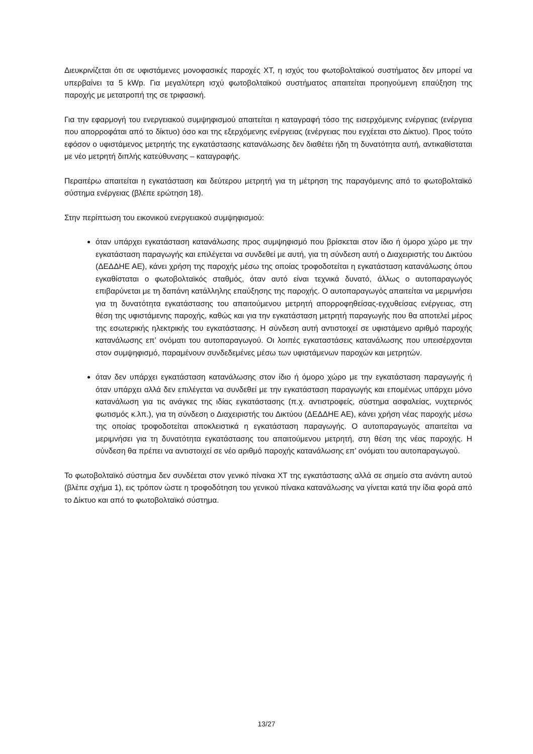Διευκρινίζεται ότι σε υφιστάμενες μονοφασικές παροχές ΧΤ, η ισχύς του φωτοβολταϊκού συστήματος δεν μπορεί να υπερβαίνει τα 5 kWp. Για μεγαλύτερη ισχύ φωτοβολταϊκού συστήματος απαιτείται προηγούμενη επαύξηση της παροχής με μετατροπή της σε τριφασική.
Για την εφαρμογή του ενεργειακού συμψηφισμού απαιτείται η καταγραφή τόσο της εισερχόμενης ενέργειας (ενέργεια που απορροφάται από το δίκτυο) όσο και της εξερχόμενης ενέργειας (ενέργειας που εγχέεται στο Δίκτυο). Προς τούτο εφόσον ο υφιστάμενος μετρητής της εγκατάστασης κατανάλωσης δεν διαθέτει ήδη τη δυνατότητα αυτή, αντικαθίσταται με νέο μετρητή διπλής κατεύθυνσης – καταγραφής.
Περαιτέρω απαιτείται η εγκατάσταση και δεύτερου μετρητή για τη μέτρηση της παραγόμενης από το φωτοβολταϊκό σύστημα ενέργειας (βλέπε ερώτηση 18).
Στην περίπτωση του εικονικού ενεργειακού συμψηφισμού:
όταν υπάρχει εγκατάσταση κατανάλωσης προς συμψηφισμό που βρίσκεται στον ίδιο ή όμορο χώρο με την εγκατάσταση παραγωγής και επιλέγεται να συνδεθεί με αυτή, για τη σύνδεση αυτή ο Διαχειριστής του Δικτύου (ΔΕΔΔΗΕ ΑΕ), κάνει χρήση της παροχής μέσω της οποίας τροφοδοτείται η εγκατάσταση κατανάλωσης όπου εγκαθίσταται ο φωτοβολταϊκός σταθμός, όταν αυτό είναι τεχνικά δυνατό, άλλως ο αυτοπαραγωγός επιβαρύνεται με τη δαπάνη κατάλληλης επαύξησης της παροχής. Ο αυτοπαραγωγός απαιτείται να μεριμνήσει για τη δυνατότητα εγκατάστασης του απαιτούμενου μετρητή απορροφηθείσας-εγχυθείσας ενέργειας, στη θέση της υφιστάμενης παροχής, καθώς και για την εγκατάσταση μετρητή παραγωγής που θα αποτελεί μέρος της εσωτερικής ηλεκτρικής του εγκατάστασης. Η σύνδεση αυτή αντιστοιχεί σε υφιστάμενο αριθμό παροχής κατανάλωσης επ’ ονόματι του αυτοπαραγωγού. Οι λοιπές εγκαταστάσεις κατανάλωσης που υπεισέρχονται στον συμψηφισμό, παραμένουν συνδεδεμένες μέσω των υφιστάμενων παροχών και μετρητών.
όταν δεν υπάρχει εγκατάσταση κατανάλωσης στον ίδιο ή όμορο χώρο με την εγκατάσταση παραγωγής ή όταν υπάρχει αλλά δεν επιλέγεται να συνδεθεί με την εγκατάσταση παραγωγής και επομένως υπάρχει μόνο κατανάλωση για τις ανάγκες της ιδίας εγκατάστασης (π.χ. αντιστροφείς, σύστημα ασφαλείας, νυχτερινός φωτισμός κ.λπ.), για τη σύνδεση ο Διαχειριστής του Δικτύου (ΔΕΔΔΗΕ ΑΕ), κάνει χρήση νέας παροχής μέσω της οποίας τροφοδοτείται αποκλειστικά η εγκατάσταση παραγωγής. Ο αυτοπαραγωγός απαιτείται να μεριμνήσει για τη δυνατότητα εγκατάστασης του απαιτούμενου μετρητή, στη θέση της νέας παροχής. Η σύνδεση θα πρέπει να αντιστοιχεί σε νέο αριθμό παροχής κατανάλωσης επ’ ονόματι του αυτοπαραγωγού.
Το φωτοβολταϊκό σύστημα δεν συνδέεται στον γενικό πίνακα ΧΤ της εγκατάστασης αλλά σε σημείο στα ανάντη αυτού (βλέπε σχήμα 1), εις τρόπον ώστε η τροφοδότηση του γενικού πίνακα κατανάλωσης να γίνεται κατά την ίδια φορά από το Δίκτυο και από το φωτοβολταϊκό σύστημα.
13/27